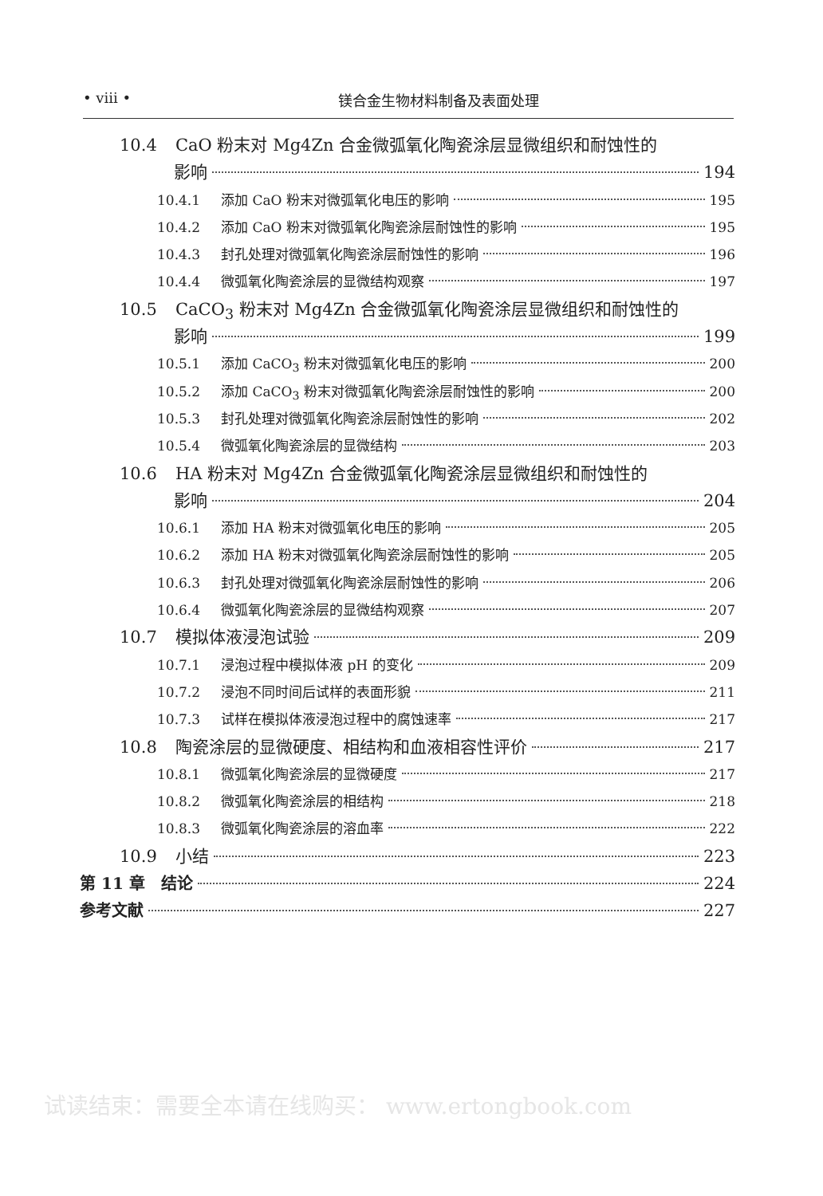• viii • 镁合金生物材料制备及表面处理
10.4 CaO 粉末对 Mg4Zn 合金微弧氧化陶瓷涂层显微组织和耐蚀性的
影响 194
10.4.1 添加 CaO 粉末对微弧氧化电压的影响 195
10.4.2 添加 CaO 粉末对微弧氧化陶瓷涂层耐蚀性的影响 195
10.4.3 封孔处理对微弧氧化陶瓷涂层耐蚀性的影响 196
10.4.4 微弧氧化陶瓷涂层的显微结构观察 197
10.5 CaCO<sub>3</sub> 粉末对 Mg4Zn 合金微弧氧化陶瓷涂层显微组织和耐蚀性的
影响 199
10.5.1 添加 CaCO<sub>3</sub> 粉末对微弧氧化电压的影响 200
10.5.2 添加 CaCO<sub>3</sub> 粉末对微弧氧化陶瓷涂层耐蚀性的影响 200
10.5.3 封孔处理对微弧氧化陶瓷涂层耐蚀性的影响 202
10.5.4 微弧氧化陶瓷涂层的显微结构 203
10.6 HA 粉末对 Mg4Zn 合金微弧氧化陶瓷涂层显微组织和耐蚀性的
影响 204
10.6.1 添加 HA 粉末对微弧氧化电压的影响 205
10.6.2 添加 HA 粉末对微弧氧化陶瓷涂层耐蚀性的影响 205
10.6.3 封孔处理对微弧氧化陶瓷涂层耐蚀性的影响 206
10.6.4 微弧氧化陶瓷涂层的显微结构观察 207
10.7 模拟体液浸泡试验 209
10.7.1 浸泡过程中模拟体液 pH 的变化 209
10.7.2 浸泡不同时间后试样的表面形貌 211
10.7.3 试样在模拟体液浸泡过程中的腐蚀速率 217
10.8 陶瓷涂层的显微硬度、相结构和血液相容性评价 217
10.8.1 微弧氧化陶瓷涂层的显微硬度 217
10.8.2 微弧氧化陶瓷涂层的相结构 218
10.8.3 微弧氧化陶瓷涂层的溶血率 222
10.9 小结 223
第 11 章　结论 224
参考文献 227
试读结束：需要全本请在线购买： www.ertongbook.com